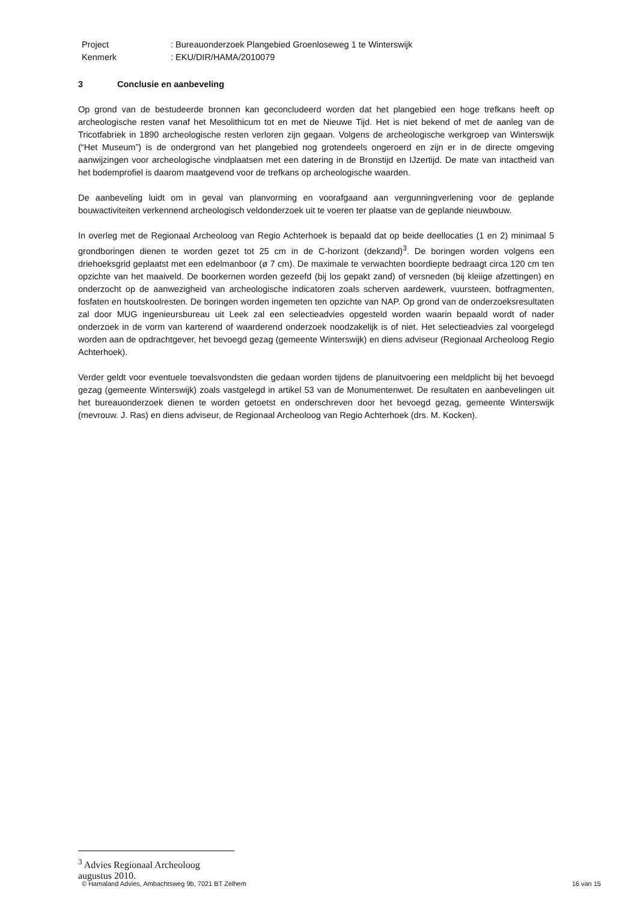Project: Bureauonderzoek Plangebied Groenloseweg 1 te Winterswijk
Kenmerk: EKU/DIR/HAMA/2010079
3 Conclusie en aanbeveling
Op grond van de bestudeerde bronnen kan geconcludeerd worden dat het plangebied een hoge trefkans heeft op archeologische resten vanaf het Mesolithicum tot en met de Nieuwe Tijd. Het is niet bekend of met de aanleg van de Tricotfabriek in 1890 archeologische resten verloren zijn gegaan. Volgens de archeologische werkgroep van Winterswijk (“Het Museum”) is de ondergrond van het plangebied nog grotendeels ongeroerd en zijn er in de directe omgeving aanwijzingen voor archeologische vindplaatsen met een datering in de Bronstijd en IJzertijd. De mate van intactheid van het bodemprofiel is daarom maatgevend voor de trefkans op archeologische waarden.
De aanbeveling luidt om in geval van planvorming en voorafgaand aan vergunningverlening voor de geplande bouwactiviteiten verkennend archeologisch veldonderzoek uit te voeren ter plaatse van de geplande nieuwbouw.
In overleg met de Regionaal Archeoloog van Regio Achterhoek is bepaald dat op beide deellocaties (1 en 2) minimaal 5 grondboringen dienen te worden gezet tot 25 cm in de C-horizont (dekzand)<sup>3</sup>. De boringen worden volgens een driehoeksgrid geplaatst met een edelmanboor (ø 7 cm). De maximale te verwachten boordiepte bedraagt circa 120 cm ten opzichte van het maaiveld. De boorkernen worden gezeefd (bij los gepakt zand) of versneden (bij kleiige afzettingen) en onderzocht op de aanwezigheid van archeologische indicatoren zoals scherven aardewerk, vuursteen, botfragmenten, fosfaten en houtskoolresten. De boringen worden ingemeten ten opzichte van NAP. Op grond van de onderzoeksresultaten zal door MUG ingenieursbureau uit Leek zal een selectieadvies opgesteld worden waarin bepaald wordt of nader onderzoek in de vorm van karterend of waarderend onderzoek noodzakelijk is of niet. Het selectieadvies zal voorgelegd worden aan de opdrachtgever, het bevoegd gezag (gemeente Winterswijk) en diens adviseur (Regionaal Archeoloog Regio Achterhoek).
Verder geldt voor eventuele toevalsvondsten die gedaan worden tijdens de planuitvoering een meldplicht bij het bevoegd gezag (gemeente Winterswijk) zoals vastgelegd in artikel 53 van de Monumentenwet. De resultaten en aanbevelingen uit het bureauonderzoek dienen te worden getoetst en onderschreven door het bevoegd gezag, gemeente Winterswijk (mevrouw. J. Ras) en diens adviseur, de Regionaal Archeoloog van Regio Achterhoek (drs. M. Kocken).
<sup>3</sup> Advies Regionaal Archeoloog augustus 2010.
© Hamaland Advies, Ambachtsweg 9b, 7021 BT Zelhem 16 van 15